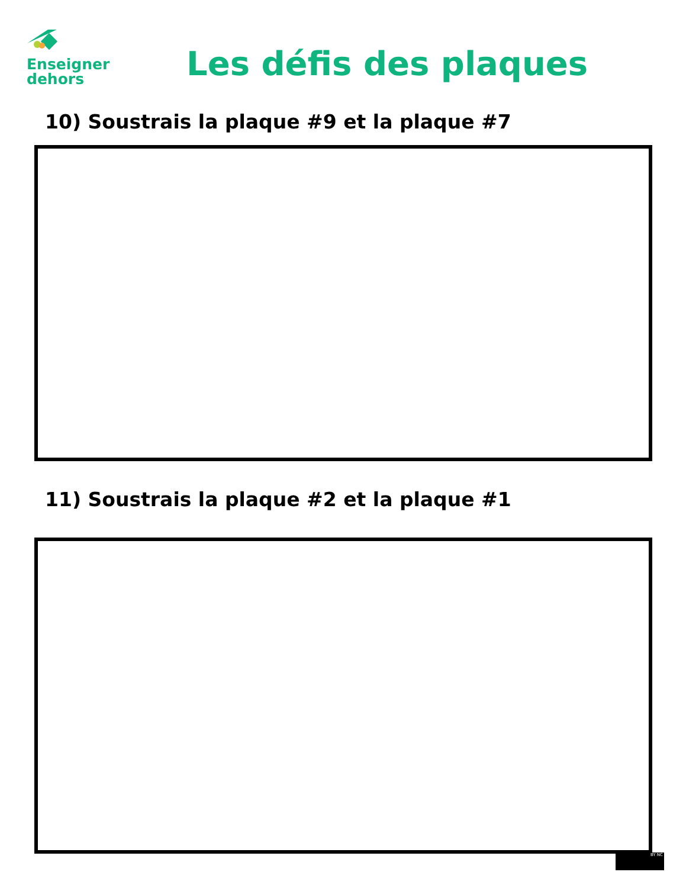Enseigner
dehors
Les défis des plaques
10) Soustrais la plaque #9 et la plaque #7
11) Soustrais la plaque #2 et la plaque #1
BY NC